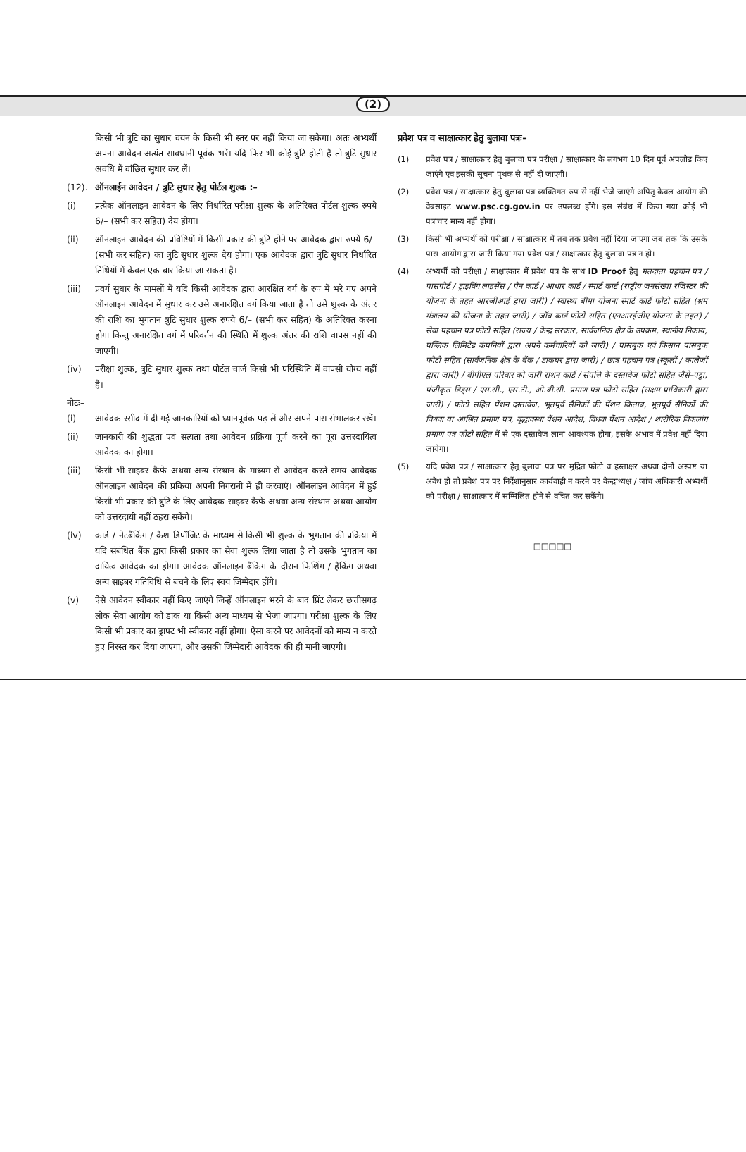(2)
किसी भी त्रुटि का सुधार चयन के किसी भी स्तर पर नहीं किया जा सकेगा। अतः अभ्यर्थी अपना आवेदन अत्यंत सावधानी पूर्वक भरें। यदि फिर भी कोई त्रुटि होती है तो त्रुटि सुधार अवधि में वांछित सुधार कर लें।
(12). ऑनलाईन आवेदन / त्रुटि सुधार हेतु पोर्टल शुल्क :–
(i) प्रत्येक ऑनलाइन आवेदन के लिए निर्धारित परीक्षा शुल्क के अतिरिक्त पोर्टल शुल्क रुपये 6/– (सभी कर सहित) देय होगा।
(ii) ऑनलाइन आवेदन की प्रविष्टियों में किसी प्रकार की त्रुटि होने पर आवेदक द्वारा रुपये 6/– (सभी कर सहित) का त्रुटि सुधार शुल्क देय होगा। एक आवेदक द्वारा त्रुटि सुधार निर्धारित तिथियों में केवल एक बार किया जा सकता है।
(iii) प्रवर्ग सुधार के मामलों में यदि किसी आवेदक द्वारा आरक्षित वर्ग के रुप में भरे गए अपने ऑनलाइन आवेदन में सुधार कर उसे अनारक्षित वर्ग किया जाता है तो उसे शुल्क के अंतर की राशि का भुगतान त्रुटि सुधार शुल्क रुपये 6/– (सभी कर सहित) के अतिरिक्त करना होगा किन्तु अनारक्षित वर्ग में परिवर्तन की स्थिति में शुल्क अंतर की राशि वापस नहीं की जाएगी।
(iv) परीक्षा शुल्क, त्रुटि सुधार शुल्क तथा पोर्टल चार्ज किसी भी परिस्थिति में वापसी योग्य नहीं है।
नोटः–
(i) आवेदक रसीद में दी गई जानकारियों को ध्यानपूर्वक पढ़ लें और अपने पास संभालकर रखें।
(ii) जानकारी की शुद्धता एवं सत्यता तथा आवेदन प्रक्रिया पूर्ण करने का पूरा उत्तरदायित्व आवेदक का होगा।
(iii) किसी भी साइबर कैफे अथवा अन्य संस्थान के माध्यम से आवेदन करते समय आवेदक ऑनलाइन आवेदन की प्रकिया अपनी निगरानी में ही करवाएं। ऑनलाइन आवेदन में हुई किसी भी प्रकार की त्रुटि के लिए आवेदक साइबर कैफे अथवा अन्य संस्थान अथवा आयोग को उत्तरदायी नहीं ठहरा सकेंगे।
(iv) कार्ड / नेटबैंकिंग / कैश डिपॉजिट के माध्यम से किसी भी शुल्क के भुगतान की प्रक्रिया में यदि संबंधित बैंक द्वारा किसी प्रकार का सेवा शुल्क लिया जाता है तो उसके भुगतान का दायित्व आवेदक का होगा। आवेदक ऑनलाइन बैंकिग के दौरान फिशिंग / हैकिंग अथवा अन्य साइबर गतिविधि से बचने के लिए स्वयं जिम्मेदार होंगे।
(v) ऐसे आवेदन स्वीकार नहीं किए जाएंगे जिन्हें ऑनलाइन भरने के बाद प्रिंट लेकर छत्तीसगढ़ लोक सेवा आयोग को डाक या किसी अन्य माध्यम से भेजा जाएगा। परीक्षा शुल्क के लिए किसी भी प्रकार का ड्राफ्ट भी स्वीकार नहीं होगा। ऐसा करने पर आवेदनों को मान्य न करते हुए निरस्त कर दिया जाएगा, और उसकी जिम्मेदारी आवेदक की ही मानी जाएगी।
प्रवेश पत्र व साक्षात्कार हेतु बुलावा पत्रः–
(1) प्रवेश पत्र / साक्षात्कार हेतु बुलावा पत्र परीक्षा / साक्षात्कार के लगभग 10 दिन पूर्व अपलोड किए जाएंगे एवं इसकी सूचना पृथक से नहीं दी जाएगी।
(2) प्रवेश पत्र / साक्षात्कार हेतु बुलावा पत्र व्यक्तिगत रुप से नहीं भेजे जाएंगे अपितु केवल आयोग की वेबसाइट www.psc.cg.gov.in पर उपलब्ध होंगे। इस संबंध में किया गया कोई भी पत्राचार मान्य नहीं होगा।
(3) किसी भी अभ्यर्थी को परीक्षा / साक्षात्कार में तब तक प्रवेश नहीं दिया जाएगा जब तक कि उसके पास आयोग द्वारा जारी किया गया प्रवेश पत्र / साक्षात्कार हेतु बुलावा पत्र न हो।
(4) अभ्यर्थी को परीक्षा / साक्षात्कार में प्रवेश पत्र के साथ ID Proof हेतु मतदाता पहचान पत्र / पासपोर्ट / ड्राइविंग लाइसेंस / पैन कार्ड / आधार कार्ड / स्मार्ट कार्ड (राष्ट्रीय जनसंख्या रजिस्टर की योजना के तहत आरजीआई द्वारा जारी) / स्वास्थ्य बीमा योजना स्मार्ट कार्ड फोटो सहित (श्रम मंत्रालय की योजना के तहत जारी) / जॉब कार्ड फोटो सहित (एनआरईजीए योजना के तहत) / सेवा पहचान पत्र फोटो सहित (राज्य / केन्द्र सरकार, सार्वजनिक क्षेत्र के उपक्रम, स्थानीय निकाय, पब्लिक लिमिटेड कंपनियों द्वारा अपने कर्मचारियों को जारी) / पासबुक एवं किसान पासबुक फोटो सहित (सार्वजनिक क्षेत्र के बैंक / डाकघर द्वारा जारी) / छात्र पहचान पत्र (स्कूलों / कालेजों द्वारा जारी) / बीपीएल परिवार को जारी राशन कार्ड / संपत्ति के दस्तावेज फोटो सहित जैसे–पट्टा, पंजीकृत डिड्स / एस.सी., एस.टी., ओ.बी.सी. प्रमाण पत्र फोटो सहित (सक्षम प्राधिकारी द्वारा जारी) / फोटो सहित पेंशन दस्तावेज, भूतपूर्व सैनिकों की पेंशन किताब, भूतपूर्व सैनिकों की विधवा या आश्रित प्रमाण पत्र, वृद्धावस्था पेंशन आदेश, विधवा पेंशन आदेश / शारीरिक विकलांग प्रमाण पत्र फोटो सहित में से एक दस्तावेज लाना आवश्यक होगा, इसके अभाव में प्रवेश नहीं दिया जायेगा।
(5) यदि प्रवेश पत्र / साक्षात्कार हेतु बुलावा पत्र पर मुद्रित फोटो व हस्ताक्षर अथवा दोनों अस्पष्ट या अवैध हो तो प्रवेश पत्र पर निर्देशानुसार कार्यवाही न करने पर केन्द्राध्यक्ष / जांच अधिकारी अभ्यर्थी को परीक्षा / साक्षात्कार में सम्मिलित होने से वंचित कर सकेंगे।
□□□□□